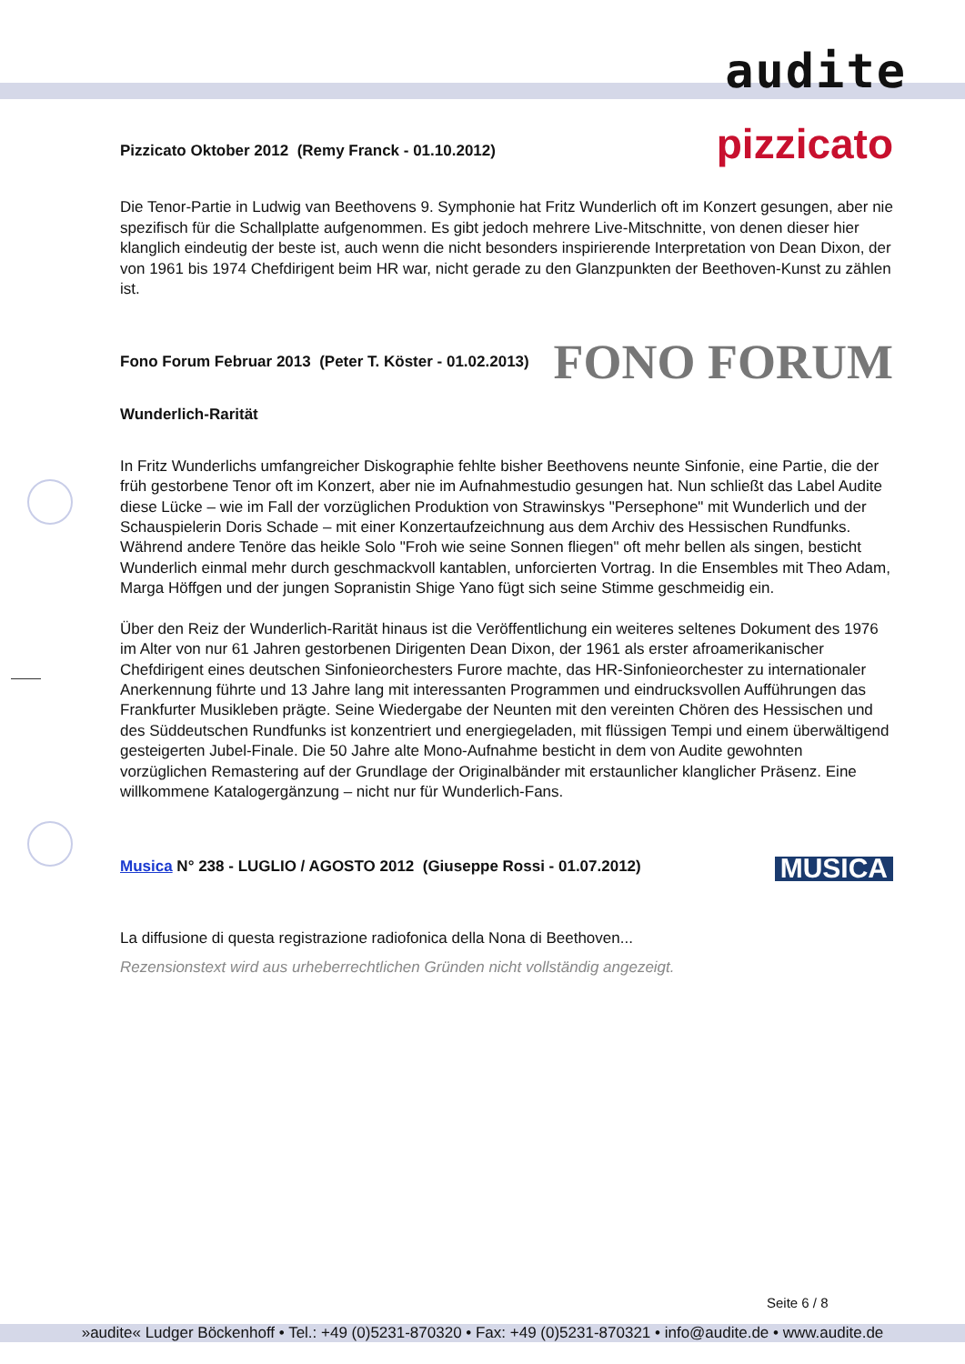audite
Pizzicato Oktober 2012 (Remy Franck - 01.10.2012) pizzicato
Die Tenor-Partie in Ludwig van Beethovens 9. Symphonie hat Fritz Wunderlich oft im Konzert gesungen, aber nie spezifisch für die Schallplatte aufgenommen. Es gibt jedoch mehrere Live-Mitschnitte, von denen dieser hier klanglich eindeutig der beste ist, auch wenn die nicht besonders inspirierende Interpretation von Dean Dixon, der von 1961 bis 1974 Chefdirigent beim HR war, nicht gerade zu den Glanzpunkten der Beethoven-Kunst zu zählen ist.
Fono Forum Februar 2013 (Peter T. Köster - 01.02.2013) FONO FORUM
Wunderlich-Rarität
In Fritz Wunderlichs umfangreicher Diskographie fehlte bisher Beethovens neunte Sinfonie, eine Partie, die der früh gestorbene Tenor oft im Konzert, aber nie im Aufnahmestudio gesungen hat. Nun schließt das Label Audite diese Lücke – wie im Fall der vorzüglichen Produktion von Strawinskys "Persephone" mit Wunderlich und der Schauspielerin Doris Schade – mit einer Konzertaufzeichnung aus dem Archiv des Hessischen Rundfunks. Während andere Tenöre das heikle Solo "Froh wie seine Sonnen fliegen" oft mehr bellen als singen, besticht Wunderlich einmal mehr durch geschmackvoll kantablen, unforcierten Vortrag. In die Ensembles mit Theo Adam, Marga Höffgen und der jungen Sopranistin Shige Yano fügt sich seine Stimme geschmeidig ein.
Über den Reiz der Wunderlich-Rarität hinaus ist die Veröffentlichung ein weiteres seltenes Dokument des 1976 im Alter von nur 61 Jahren gestorbenen Dirigenten Dean Dixon, der 1961 als erster afroamerikanischer Chefdirigent eines deutschen Sinfonieorchesters Furore machte, das HR-Sinfonieorchester zu internationaler Anerkennung führte und 13 Jahre lang mit interessanten Programmen und eindrucksvollen Aufführungen das Frankfurter Musikleben prägte. Seine Wiedergabe der Neunten mit den vereinten Chören des Hessischen und des Süddeutschen Rundfunks ist konzentriert und energiegeladen, mit flüssigen Tempi und einem überwältigend gesteigerten Jubel-Finale. Die 50 Jahre alte Mono-Aufnahme besticht in dem von Audite gewohnten vorzüglichen Remastering auf der Grundlage der Originalbänder mit erstaunlicher klanglicher Präsenz. Eine willkommene Katalogergänzung – nicht nur für Wunderlich-Fans.
Musica N° 238 - LUGLIO / AGOSTO 2012 (Giuseppe Rossi - 01.07.2012) MUSICA
La diffusione di questa registrazione radiofonica della Nona di Beethoven...
Rezensionstext wird aus urheberrechtlichen Gründen nicht vollständig angezeigt.
Seite 6 / 8
»audite« Ludger Böckenhoff • Tel.: +49 (0)5231-870320 • Fax: +49 (0)5231-870321 • info@audite.de • www.audite.de